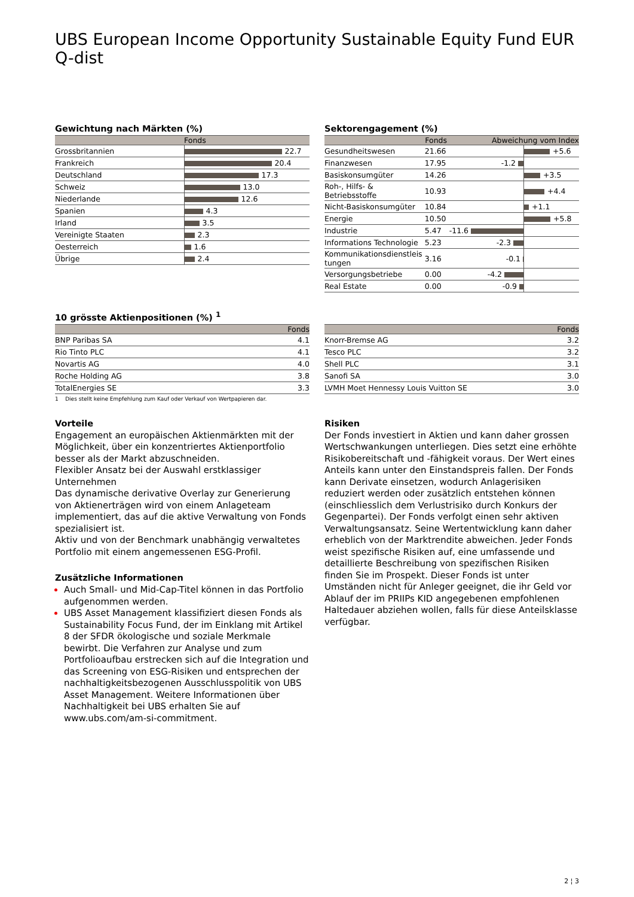UBS European Income Opportunity Sustainable Equity Fund EUR Q-dist
Gewichtung nach Märkten (%)
| | Fonds |
| --- | --- |
| Grossbritannien | 22.7 |
| Frankreich | 20.4 |
| Deutschland | 17.3 |
| Schweiz | 13.0 |
| Niederlande | 12.6 |
| Spanien | 4.3 |
| Irland | 3.5 |
| Vereinigte Staaten | 2.3 |
| Oesterreich | 1.6 |
| Übrige | 2.4 |
Sektorengagement (%)
| | Fonds | Abweichung vom Index | |
| --- | --- | --- | --- |
| Gesundheitswesen | 21.66 | | +5.6 |
| Finanzwesen | 17.95 | -1.2 | |
| Basiskonsumgüter | 14.26 | | +3.5 |
| Roh-, Hilfs- & Betriebsstoffe | 10.93 | | +4.4 |
| Nicht-Basiskonsumgüter | 10.84 | | +1.1 |
| Energie | 10.50 | | +5.8 |
| Industrie | 5.47 | -11.6 | |
| Informations Technologie | 5.23 | -2.3 | |
| Kommunikationsdienstleis tungen | 3.16 | -0.1 | |
| Versorgungsbetriebe | 0.00 | -4.2 | |
| Real Estate | 0.00 | -0.9 | |
10 grösste Aktienpositionen (%) <sup>1</sup>
| | Fonds |
| --- | --- |
| BNP Paribas SA | 4.1 |
| Rio Tinto PLC | 4.1 |
| Novartis AG | 4.0 |
| Roche Holding AG | 3.8 |
| TotalEnergies SE | 3.3 |
1 Dies stellt keine Empfehlung zum Kauf oder Verkauf von Wertpapieren dar.
| | Fonds |
| --- | --- |
| Knorr-Bremse AG | 3.2 |
| Tesco PLC | 3.2 |
| Shell PLC | 3.1 |
| Sanofi SA | 3.0 |
| LVMH Moet Hennessy Louis Vuitton SE | 3.0 |
Vorteile
Engagement an europäischen Aktienmärkten mit der Möglichkeit, über ein konzentriertes Aktienportfolio besser als der Markt abzuschneiden.
Flexibler Ansatz bei der Auswahl erstklassiger Unternehmen
Das dynamische derivative Overlay zur Generierung von Aktienerträgen wird von einem Anlageteam implementiert, das auf die aktive Verwaltung von Fonds spezialisiert ist.
Aktiv und von der Benchmark unabhängig verwaltetes Portfolio mit einem angemessenen ESG-Profil.
Zusätzliche Informationen
Auch Small- und Mid-Cap-Titel können in das Portfolio aufgenommen werden.
UBS Asset Management klassifiziert diesen Fonds als Sustainability Focus Fund, der im Einklang mit Artikel 8 der SFDR ökologische und soziale Merkmale bewirbt. Die Verfahren zur Analyse und zum Portfolioaufbau erstrecken sich auf die Integration und das Screening von ESG-Risiken und entsprechen der nachhaltigkeitsbezogenen Ausschlusspolitik von UBS Asset Management. Weitere Informationen über Nachhaltigkeit bei UBS erhalten Sie auf www.ubs.com/am-si-commitment.
Risiken
Der Fonds investiert in Aktien und kann daher grossen Wertschwankungen unterliegen. Dies setzt eine erhöhte Risikobereitschaft und -fähigkeit voraus. Der Wert eines Anteils kann unter den Einstandspreis fallen. Der Fonds kann Derivate einsetzen, wodurch Anlagerisiken reduziert werden oder zusätzlich entstehen können (einschliesslich dem Verlustrisiko durch Konkurs der Gegenpartei). Der Fonds verfolgt einen sehr aktiven Verwaltungsansatz. Seine Wertentwicklung kann daher erheblich von der Marktrendite abweichen. Jeder Fonds weist spezifische Risiken auf, eine umfassende und detaillierte Beschreibung von spezifischen Risiken finden Sie im Prospekt. Dieser Fonds ist unter Umständen nicht für Anleger geeignet, die ihr Geld vor Ablauf der im PRIIPs KID angegebenen empfohlenen Haltedauer abziehen wollen, falls für diese Anteilsklasse verfügbar.
2 ¦ 3